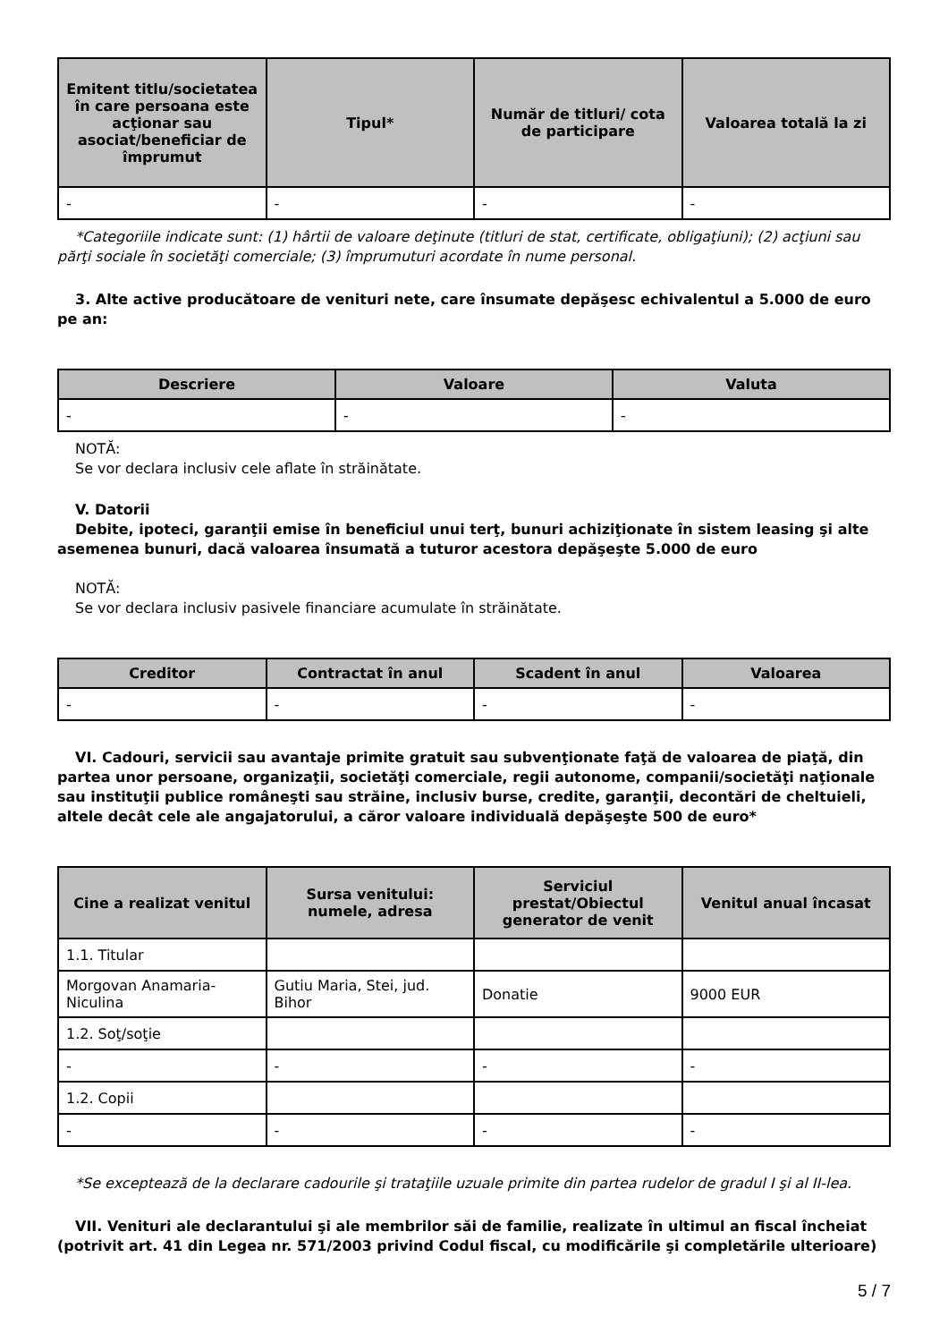| Emitent titlu/societatea în care persoana este acţionar sau asociat/beneficiar de împrumut | Tipul* | Număr de titluri/ cota de participare | Valoarea totală la zi |
| --- | --- | --- | --- |
| - | - | - | - |
*Categoriile indicate sunt: (1) hârtii de valoare deţinute (titluri de stat, certificate, obligaţiuni); (2) acţiuni sau părţi sociale în societăţi comerciale; (3) împrumuturi acordate în nume personal.
3. Alte active producătoare de venituri nete, care însumate depăşesc echivalentul a 5.000 de euro pe an:
| Descriere | Valoare | Valuta |
| --- | --- | --- |
| - | - | - |
NOTĂ:
Se vor declara inclusiv cele aflate în străinătate.
V. Datorii
Debite, ipoteci, garanţii emise în beneficiul unui terţ, bunuri achiziţionate în sistem leasing şi alte asemenea bunuri, dacă valoarea însumată a tuturor acestora depăşeşte 5.000 de euro
NOTĂ:
Se vor declara inclusiv pasivele financiare acumulate în străinătate.
| Creditor | Contractat în anul | Scadent în anul | Valoarea |
| --- | --- | --- | --- |
| - | - | - | - |
VI. Cadouri, servicii sau avantaje primite gratuit sau subvenţionate faţă de valoarea de piaţă, din partea unor persoane, organizaţii, societăţi comerciale, regii autonome, companii/societăţi naţionale sau instituţii publice româneşti sau străine, inclusiv burse, credite, garanţii, decontări de cheltuieli, altele decât cele ale angajatorului, a căror valoare individuală depăşeşte 500 de euro*
| Cine a realizat venitul | Sursa venitului: numele, adresa | Serviciul prestat/Obiectul generator de venit | Venitul anual încasat |
| --- | --- | --- | --- |
| 1.1. Titular | | | |
| Morgovan Anamaria-Niculina | Gutiu Maria, Stei, jud. Bihor | Donatie | 9000 EUR |
| 1.2. Soţ/soţie | | | |
| - | - | - | - |
| 1.2. Copii | | | |
| - | - | - | - |
*Se exceptează de la declarare cadourile şi trataţiile uzuale primite din partea rudelor de gradul I şi al II-lea.
VII. Venituri ale declarantului şi ale membrilor săi de familie, realizate în ultimul an fiscal încheiat (potrivit art. 41 din Legea nr. 571/2003 privind Codul fiscal, cu modificările şi completările ulterioare)
5 / 7